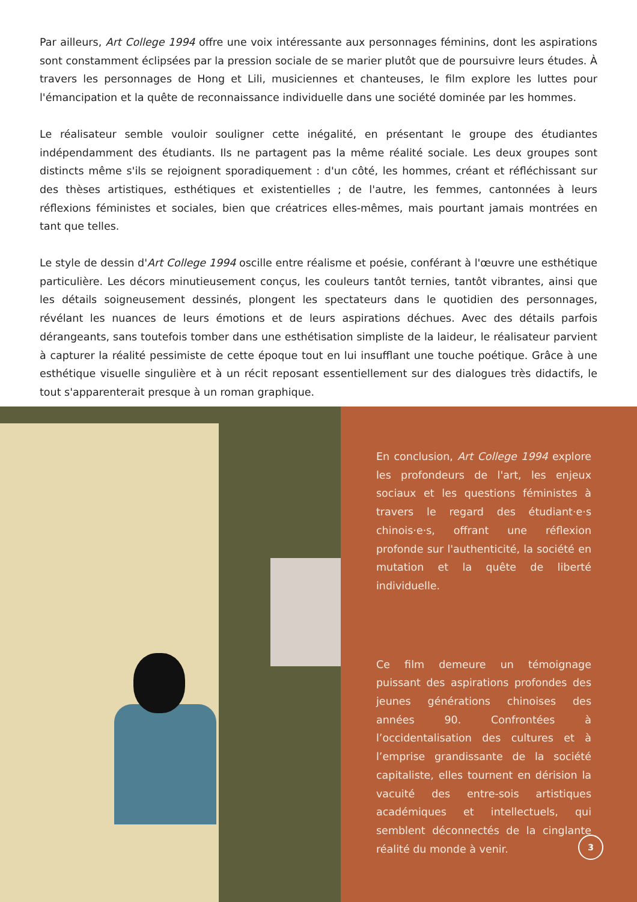Par ailleurs, Art College 1994 offre une voix intéressante aux personnages féminins, dont les aspirations sont constamment éclipsées par la pression sociale de se marier plutôt que de poursuivre leurs études. À travers les personnages de Hong et Lili, musiciennes et chanteuses, le film explore les luttes pour l'émancipation et la quête de reconnaissance individuelle dans une société dominée par les hommes.
Le réalisateur semble vouloir souligner cette inégalité, en présentant le groupe des étudiantes indépendamment des étudiants. Ils ne partagent pas la même réalité sociale. Les deux groupes sont distincts même s'ils se rejoignent sporadiquement : d'un côté, les hommes, créant et réfléchissant sur des thèses artistiques, esthétiques et existentielles ; de l'autre, les femmes, cantonnées à leurs réflexions féministes et sociales, bien que créatrices elles-mêmes, mais pourtant jamais montrées en tant que telles.
Le style de dessin d'Art College 1994 oscille entre réalisme et poésie, conférant à l'œuvre une esthétique particulière. Les décors minutieusement conçus, les couleurs tantôt ternies, tantôt vibrantes, ainsi que les détails soigneusement dessinés, plongent les spectateurs dans le quotidien des personnages, révélant les nuances de leurs émotions et de leurs aspirations déchues. Avec des détails parfois dérangeants, sans toutefois tomber dans une esthétisation simpliste de la laideur, le réalisateur parvient à capturer la réalité pessimiste de cette époque tout en lui insufflant une touche poétique. Grâce à une esthétique visuelle singulière et à un récit reposant essentiellement sur des dialogues très didactifs, le tout s'apparenterait presque à un roman graphique.
En conclusion, Art College 1994 explore les profondeurs de l'art, les enjeux sociaux et les questions féministes à travers le regard des étudiant·e·s chinois·e·s, offrant une réflexion profonde sur l'authenticité, la société en mutation et la quête de liberté individuelle.
Ce film demeure un témoignage puissant des aspirations profondes des jeunes générations chinoises des années 90. Confrontées à l’occidentalisation des cultures et à l’emprise grandissante de la société capitaliste, elles tournent en dérision la vacuité des entre-sois artistiques académiques et intellectuels, qui semblent déconnectés de la cinglante réalité du monde à venir.
3